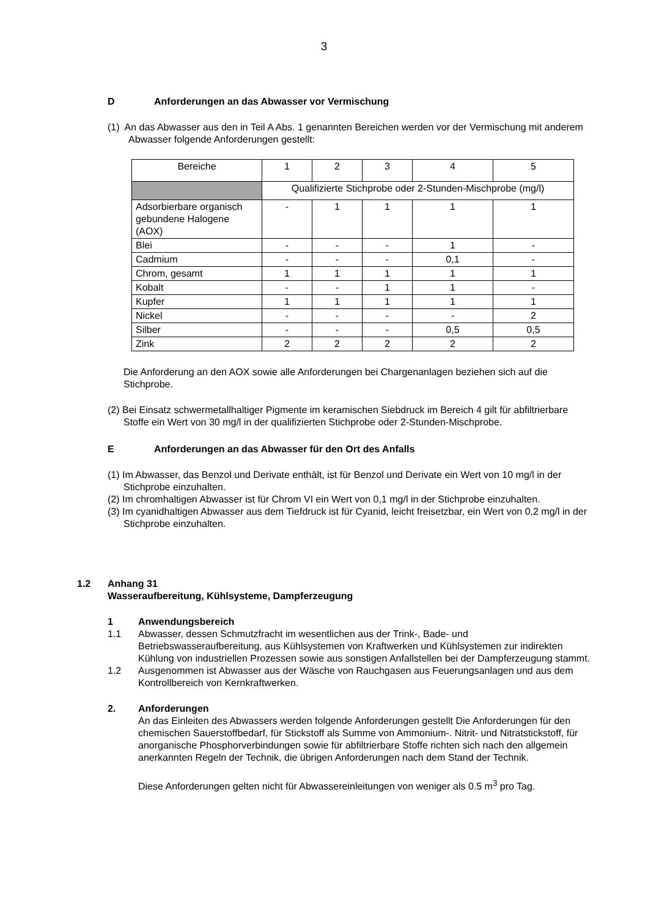3
D Anforderungen an das Abwasser vor Vermischung
(1) An das Abwasser aus den in Teil A Abs. 1 genannten Bereichen werden vor der Vermischung mit anderem Abwasser folgende Anforderungen gestellt:
| Bereiche | 1 | 2 | 3 | 4 | 5 |
| | Qualifizierte Stichprobe oder 2-Stunden-Mischprobe (mg/l) | | | | |
| Adsorbierbare organisch gebundene Halogene (AOX) | - | 1 | 1 | 1 | 1 |
| Blei | - | - | - | 1 | - |
| Cadmium | - | - | - | 0,1 | - |
| Chrom, gesamt | 1 | 1 | 1 | 1 | 1 |
| Kobalt | - | - | 1 | 1 | - |
| Kupfer | 1 | 1 | 1 | 1 | 1 |
| Nickel | - | - | - | - | 2 |
| Silber | - | - | - | 0,5 | 0,5 |
| Zink | 2 | 2 | 2 | 2 | 2 |
Die Anforderung an den AOX sowie alle Anforderungen bei Chargenanlagen beziehen sich auf die Stichprobe.
(2) Bei Einsatz schwermetallhaltiger Pigmente im keramischen Siebdruck im Bereich 4 gilt für abfiltrierbare Stoffe ein Wert von 30 mg/l in der qualifizierten Stichprobe oder 2-Stunden-Mischprobe.
E Anforderungen an das Abwasser für den Ort des Anfalls
(1) Im Abwasser, das Benzol und Derivate enthält, ist für Benzol und Derivate ein Wert von 10 mg/l in der Stichprobe einzuhalten.
(2) Im chromhaltigen Abwasser ist für Chrom VI ein Wert von 0,1 mg/l in der Stichprobe einzuhalten.
(3) Im cyanidhaltigen Abwasser aus dem Tiefdruck ist für Cyanid, leicht freisetzbar, ein Wert von 0,2 mg/l in der Stichprobe einzuhalten.
1.2 Anhang 31
Wasseraufbereitung, Kühlsysteme, Dampferzeugung
1 Anwendungsbereich
1.1 Abwasser, dessen Schmutzfracht im wesentlichen aus der Trink-, Bade- und Betriebswasseraufbereitung, aus Kühlsystemen von Kraftwerken und Kühlsystemen zur indirekten Kühlung von industriellen Prozessen sowie aus sonstigen Anfallstellen bei der Dampferzeugung stammt.
1.2 Ausgenommen ist Abwasser aus der Wäsche von Rauchgasen aus Feuerungsanlagen und aus dem Kontrollbereich von Kernkraftwerken.
2. Anforderungen
An das Einleiten des Abwassers werden folgende Anforderungen gestellt Die Anforderungen für den chemischen Sauerstoffbedarf, für Stickstoff als Summe von Ammonium-. Nitrit- und Nitratstickstoff, für anorganische Phosphorverbindungen sowie für abfiltrierbare Stoffe richten sich nach den allgemein anerkannten Regeln der Technik, die übrigen Anforderungen nach dem Stand der Technik.
Diese Anforderungen gelten nicht für Abwassereinleitungen von weniger als 0.5 m<sup>3</sup> pro Tag.